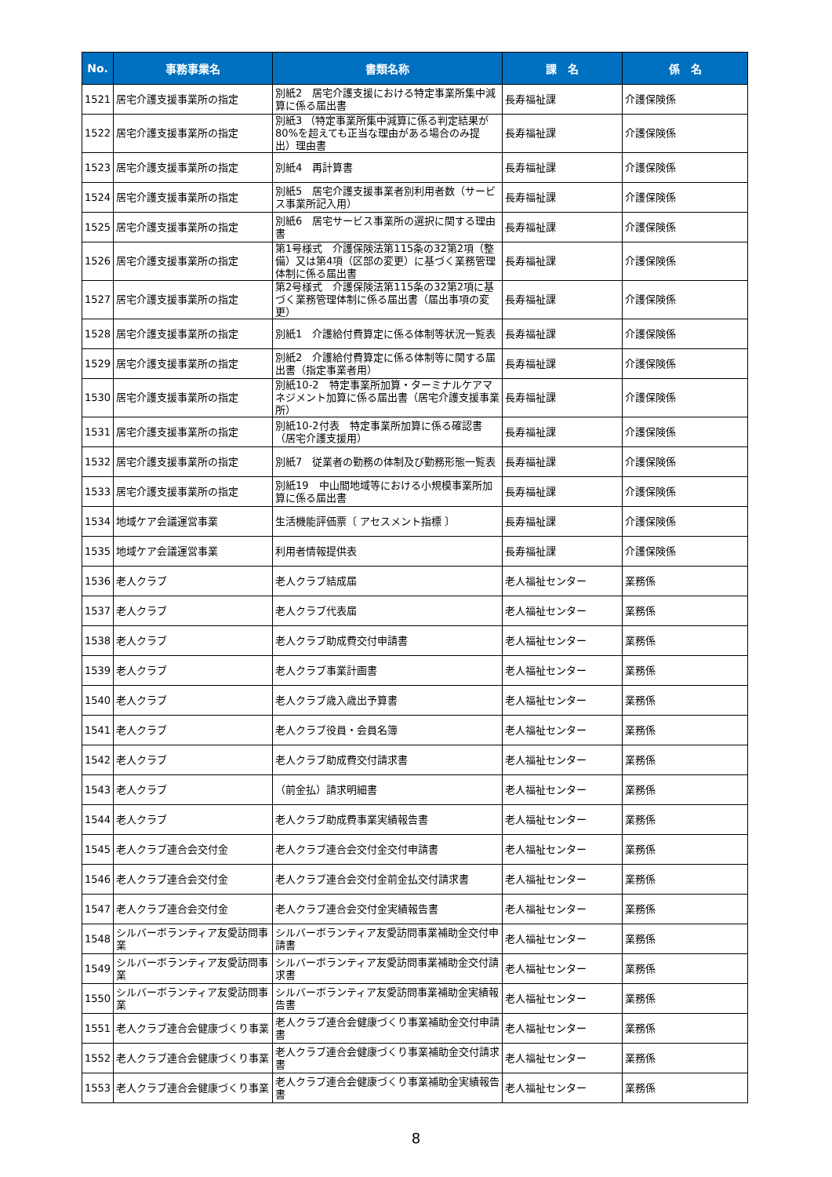| No. | 事務事業名 | 書類名称 | 課 名 | 係 名 |
| --- | --- | --- | --- | --- |
| 1521 | 居宅介護支援事業所の指定 | 別紙2 居宅介護支援における特定事業所集中減算に係る届出書 | 長寿福祉課 | 介護保険係 |
| 1522 | 居宅介護支援事業所の指定 | 別紙3 （特定事業所集中減算に係る判定結果が80%を超えても正当な理由がある場合のみ提出）理由書 | 長寿福祉課 | 介護保険係 |
| 1523 | 居宅介護支援事業所の指定 | 別紙4 再計算書 | 長寿福祉課 | 介護保険係 |
| 1524 | 居宅介護支援事業所の指定 | 別紙5 居宅介護支援事業者別利用者数（サービス事業所記入用） | 長寿福祉課 | 介護保険係 |
| 1525 | 居宅介護支援事業所の指定 | 別紙6 居宅サービス事業所の選択に関する理由書 | 長寿福祉課 | 介護保険係 |
| 1526 | 居宅介護支援事業所の指定 | 第1号様式 介護保険法第115条の32第2項（整備）又は第4項（区部の変更）に基づく業務管理体制に係る届出書 | 長寿福祉課 | 介護保険係 |
| 1527 | 居宅介護支援事業所の指定 | 第2号様式 介護保険法第115条の32第2項に基づく業務管理体制に係る届出書（届出事項の変更） | 長寿福祉課 | 介護保険係 |
| 1528 | 居宅介護支援事業所の指定 | 別紙1 介護給付費算定に係る体制等状況一覧表 | 長寿福祉課 | 介護保険係 |
| 1529 | 居宅介護支援事業所の指定 | 別紙2 介護給付費算定に係る体制等に関する届出書（指定事業者用） | 長寿福祉課 | 介護保険係 |
| 1530 | 居宅介護支援事業所の指定 | 別紙10-2 特定事業所加算・ターミナルケアマネジメント加算に係る届出書（居宅介護支援事業所） | 長寿福祉課 | 介護保険係 |
| 1531 | 居宅介護支援事業所の指定 | 別紙10-2付表 特定事業所加算に係る確認書（居宅介護支援用） | 長寿福祉課 | 介護保険係 |
| 1532 | 居宅介護支援事業所の指定 | 別紙7 従業者の勤務の体制及び勤務形態一覧表 | 長寿福祉課 | 介護保険係 |
| 1533 | 居宅介護支援事業所の指定 | 別紙19 中山間地域等における小規模事業所加算に係る届出書 | 長寿福祉課 | 介護保険係 |
| 1534 | 地域ケア会議運営事業 | 生活機能評価票〔 アセスメント指標 〕 | 長寿福祉課 | 介護保険係 |
| 1535 | 地域ケア会議運営事業 | 利用者情報提供表 | 長寿福祉課 | 介護保険係 |
| 1536 | 老人クラブ | 老人クラブ結成届 | 老人福祉センター | 業務係 |
| 1537 | 老人クラブ | 老人クラブ代表届 | 老人福祉センター | 業務係 |
| 1538 | 老人クラブ | 老人クラブ助成費交付申請書 | 老人福祉センター | 業務係 |
| 1539 | 老人クラブ | 老人クラブ事業計画書 | 老人福祉センター | 業務係 |
| 1540 | 老人クラブ | 老人クラブ歳入歳出予算書 | 老人福祉センター | 業務係 |
| 1541 | 老人クラブ | 老人クラブ役員・会員名簿 | 老人福祉センター | 業務係 |
| 1542 | 老人クラブ | 老人クラブ助成費交付請求書 | 老人福祉センター | 業務係 |
| 1543 | 老人クラブ | （前金払）請求明細書 | 老人福祉センター | 業務係 |
| 1544 | 老人クラブ | 老人クラブ助成費事業実績報告書 | 老人福祉センター | 業務係 |
| 1545 | 老人クラブ連合会交付金 | 老人クラブ連合会交付金交付申請書 | 老人福祉センター | 業務係 |
| 1546 | 老人クラブ連合会交付金 | 老人クラブ連合会交付金前金払交付請求書 | 老人福祉センター | 業務係 |
| 1547 | 老人クラブ連合会交付金 | 老人クラブ連合会交付金実績報告書 | 老人福祉センター | 業務係 |
| 1548 | シルバーボランティア友愛訪問事業 | シルバーボランティア友愛訪問事業補助金交付申請書 | 老人福祉センター | 業務係 |
| 1549 | シルバーボランティア友愛訪問事業 | シルバーボランティア友愛訪問事業補助金交付請求書 | 老人福祉センター | 業務係 |
| 1550 | シルバーボランティア友愛訪問事業 | シルバーボランティア友愛訪問事業補助金実績報告書 | 老人福祉センター | 業務係 |
| 1551 | 老人クラブ連合会健康づくり事業 | 老人クラブ連合会健康づくり事業補助金交付申請書 | 老人福祉センター | 業務係 |
| 1552 | 老人クラブ連合会健康づくり事業 | 老人クラブ連合会健康づくり事業補助金交付請求書 | 老人福祉センター | 業務係 |
| 1553 | 老人クラブ連合会健康づくり事業 | 老人クラブ連合会健康づくり事業補助金実績報告書 | 老人福祉センター | 業務係 |
8